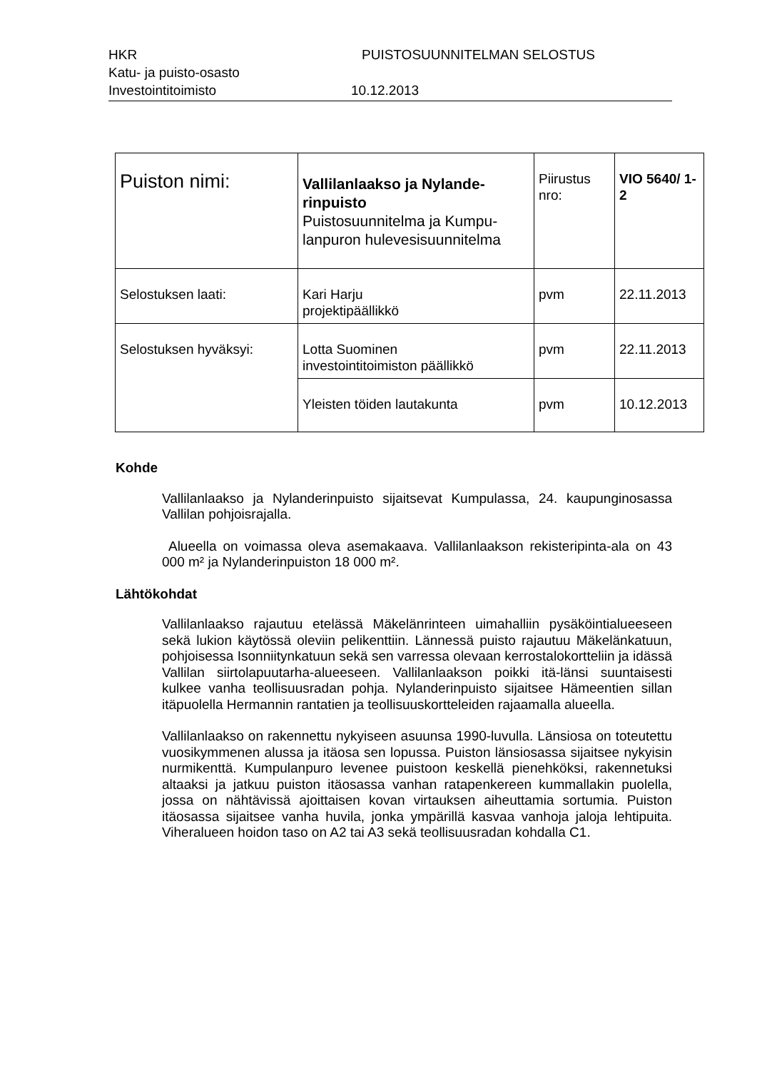HKR PUISTOSUUNNITELMAN SELOSTUS
Katu- ja puisto-osasto
Investointitoimisto 10.12.2013
| Puiston nimi: | Vallilanlaakso ja Nylande-rinpuisto Puistosuunnitelma ja Kumpu-lanpuron hulevesisuunnitelma | Piirustus nro: | VIO 5640/ 1-2 |
| Selostuksen laati: | Kari Harju projektipäällikkö | pvm | 22.11.2013 |
| Selostuksen hyväksyi: | Lotta Suominen investointitoimiston päällikkö | pvm | 22.11.2013 |
| | Yleisten töiden lautakunta | pvm | 10.12.2013 |
Kohde
Vallilanlaakso ja Nylanderinpuisto sijaitsevat Kumpulassa, 24. kaupunginosassa Vallilan pohjoisrajalla.
Alueella on voimassa oleva asemakaava. Vallilanlaakson rekisteripinta-ala on 43 000 m² ja Nylanderinpuiston 18 000 m².
Lähtökohdat
Vallilanlaakso rajautuu etelässä Mäkelänrinteen uimahalliin pysäköintialueeseen sekä lukion käytössä oleviin pelikenttiin. Lännessä puisto rajautuu Mäkelänkatuun, pohjoisessa Isonniitynkatuun sekä sen varressa olevaan kerrostalokortteliin ja idässä Vallilan siirtolapuutarha-alueeseen. Vallilanlaakson poikki itä-länsi suuntaisesti kulkee vanha teollisuusradan pohja. Nylanderinpuisto sijaitsee Hämeentien sillan itäpuolella Hermannin rantatien ja teollisuuskortteleiden rajaamalla alueella.
Vallilanlaakso on rakennettu nykyiseen asuunsa 1990-luvulla. Länsiosa on toteutettu vuosikymmenen alussa ja itäosa sen lopussa. Puiston länsiosassa sijaitsee nykyisin nurmikenttä. Kumpulanpuro levenee puistoon keskellä pienehköksi, rakennetuksi altaaksi ja jatkuu puiston itäosassa vanhan ratapenkereen kummallakin puolella, jossa on nähtävissä ajoittaisen kovan virtauksen aiheuttamia sortumia. Puiston itäosassa sijaitsee vanha huvila, jonka ympärillä kasvaa vanhoja jaloja lehtipuita. Viheralueen hoidon taso on A2 tai A3 sekä teollisuusradan kohdalla C1.